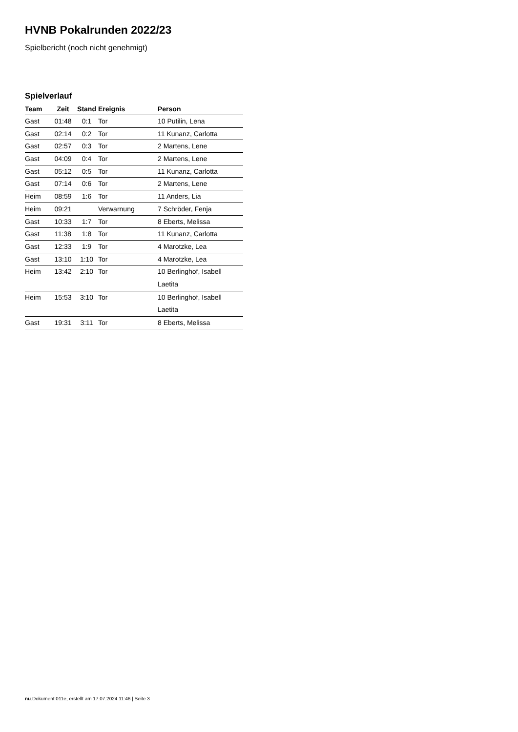HVNB Pokalrunden 2022/23
Spielbericht (noch nicht genehmigt)
Spielverlauf
| Team | Zeit | Stand | Ereignis | Person |
| --- | --- | --- | --- | --- |
| Gast | 01:48 | 0:1 | Tor | 10 Putilin, Lena |
| Gast | 02:14 | 0:2 | Tor | 11 Kunanz, Carlotta |
| Gast | 02:57 | 0:3 | Tor | 2 Martens, Lene |
| Gast | 04:09 | 0:4 | Tor | 2 Martens, Lene |
| Gast | 05:12 | 0:5 | Tor | 11 Kunanz, Carlotta |
| Gast | 07:14 | 0:6 | Tor | 2 Martens, Lene |
| Heim | 08:59 | 1:6 | Tor | 11 Anders, Lia |
| Heim | 09:21 | | Verwarnung | 7 Schröder, Fenja |
| Gast | 10:33 | 1:7 | Tor | 8 Eberts, Melissa |
| Gast | 11:38 | 1:8 | Tor | 11 Kunanz, Carlotta |
| Gast | 12:33 | 1:9 | Tor | 4 Marotzke, Lea |
| Gast | 13:10 | 1:10 | Tor | 4 Marotzke, Lea |
| Heim | 13:42 | 2:10 | Tor | 10 Berlinghof, Isabell Laetita |
| Heim | 15:53 | 3:10 | Tor | 10 Berlinghof, Isabell Laetita |
| Gast | 19:31 | 3:11 | Tor | 8 Eberts, Melissa |
nu.Dokument 011e, erstellt am 17.07.2024 11:46 | Seite 3